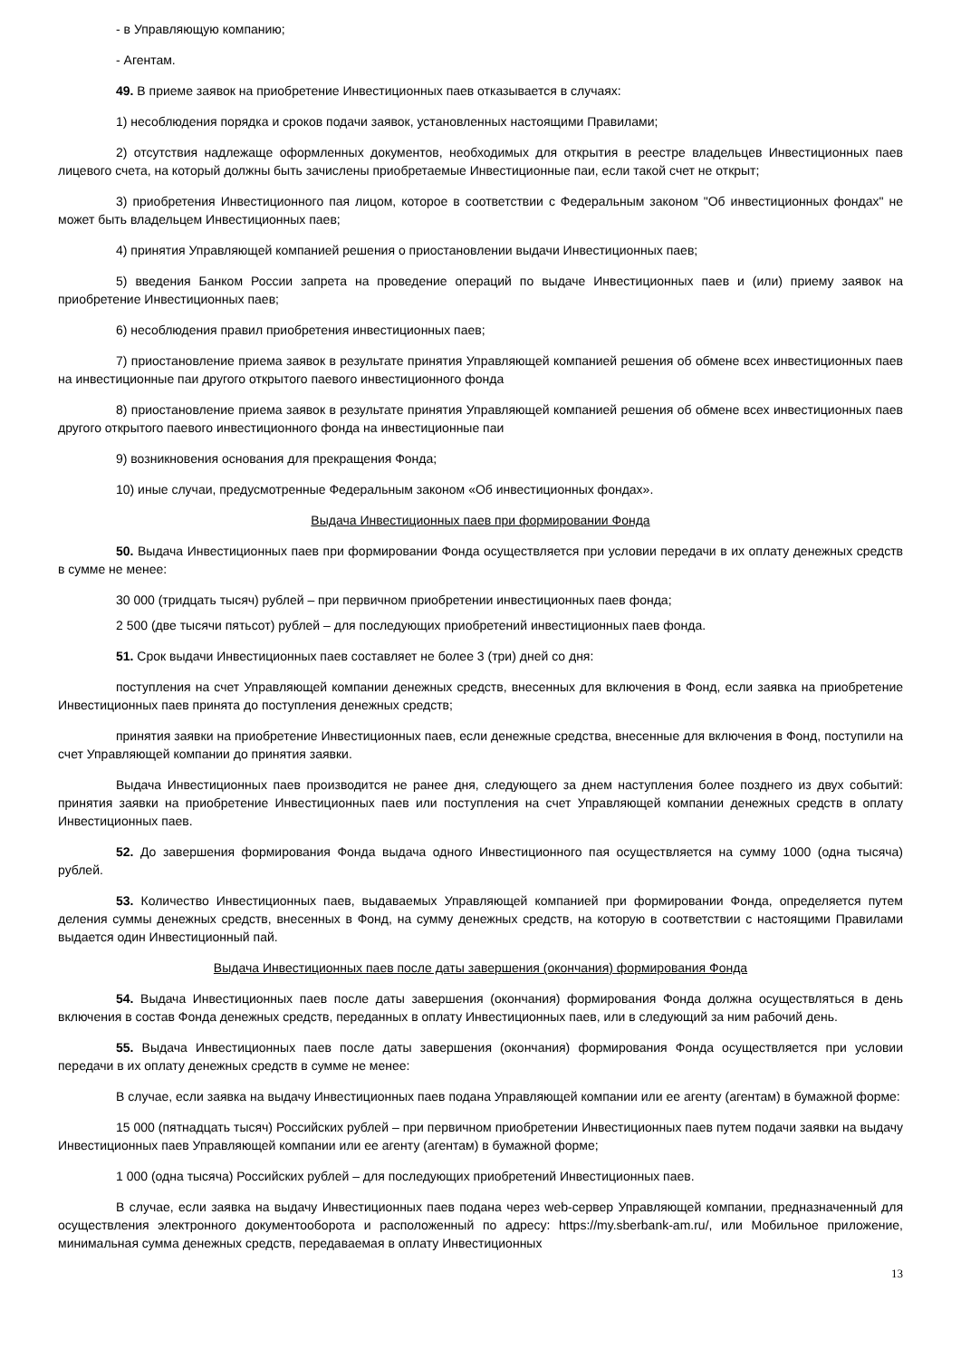- в Управляющую компанию;
- Агентам.
49. В приеме заявок на приобретение Инвестиционных паев отказывается в случаях:
1) несоблюдения порядка и сроков подачи заявок, установленных настоящими Правилами;
2) отсутствия надлежаще оформленных документов, необходимых для открытия в реестре владельцев Инвестиционных паев лицевого счета, на который должны быть зачислены приобретаемые Инвестиционные паи, если такой счет не открыт;
3) приобретения Инвестиционного пая лицом, которое в соответствии с Федеральным законом "Об инвестиционных фондах" не может быть владельцем Инвестиционных паев;
4) принятия Управляющей компанией решения о приостановлении выдачи Инвестиционных паев;
5) введения Банком России запрета на проведение операций по выдаче Инвестиционных паев и (или) приему заявок на приобретение Инвестиционных паев;
6) несоблюдения правил приобретения инвестиционных паев;
7) приостановление приема заявок в результате принятия Управляющей компанией решения об обмене всех инвестиционных паев на инвестиционные паи другого открытого паевого инвестиционного фонда
8) приостановление приема заявок в результате принятия Управляющей компанией решения об обмене всех инвестиционных паев другого открытого паевого инвестиционного фонда на инвестиционные паи
9) возникновения основания для прекращения Фонда;
10) иные случаи, предусмотренные Федеральным законом «Об инвестиционных фондах».
Выдача Инвестиционных паев при формировании Фонда
50. Выдача Инвестиционных паев при формировании Фонда осуществляется при условии передачи в их оплату денежных средств в сумме не менее:
30 000 (тридцать тысяч) рублей – при первичном приобретении инвестиционных паев фонда;
2 500 (две тысячи пятьсот) рублей – для последующих приобретений инвестиционных паев фонда.
51. Срок выдачи Инвестиционных паев составляет не более 3 (три) дней со дня:
поступления на счет Управляющей компании денежных средств, внесенных для включения в Фонд, если заявка на приобретение Инвестиционных паев принята до поступления денежных средств;
принятия заявки на приобретение Инвестиционных паев, если денежные средства, внесенные для включения в Фонд, поступили на счет Управляющей компании до принятия заявки.
Выдача Инвестиционных паев производится не ранее дня, следующего за днем наступления более позднего из двух событий: принятия заявки на приобретение Инвестиционных паев или поступления на счет Управляющей компании денежных средств в оплату Инвестиционных паев.
52. До завершения формирования Фонда выдача одного Инвестиционного пая осуществляется на сумму 1000 (одна тысяча) рублей.
53. Количество Инвестиционных паев, выдаваемых Управляющей компанией при формировании Фонда, определяется путем деления суммы денежных средств, внесенных в Фонд, на сумму денежных средств, на которую в соответствии с настоящими Правилами выдается один Инвестиционный пай.
Выдача Инвестиционных паев после даты завершения (окончания) формирования Фонда
54. Выдача Инвестиционных паев после даты завершения (окончания) формирования Фонда должна осуществляться в день включения в состав Фонда денежных средств, переданных в оплату Инвестиционных паев, или в следующий за ним рабочий день.
55. Выдача Инвестиционных паев после даты завершения (окончания) формирования Фонда осуществляется при условии передачи в их оплату денежных средств в сумме не менее:
В случае, если заявка на выдачу Инвестиционных паев подана Управляющей компании или ее агенту (агентам) в бумажной форме:
15 000 (пятнадцать тысяч) Российских рублей – при первичном приобретении Инвестиционных паев путем подачи заявки на выдачу Инвестиционных паев Управляющей компании или ее агенту (агентам) в бумажной форме;
1 000 (одна тысяча) Российских рублей – для последующих приобретений Инвестиционных паев.
В случае, если заявка на выдачу Инвестиционных паев подана через web-сервер Управляющей компании, предназначенный для осуществления электронного документооборота и расположенный по адресу: https://my.sberbank-am.ru/, или Мобильное приложение, минимальная сумма денежных средств, передаваемая в оплату Инвестиционных
13